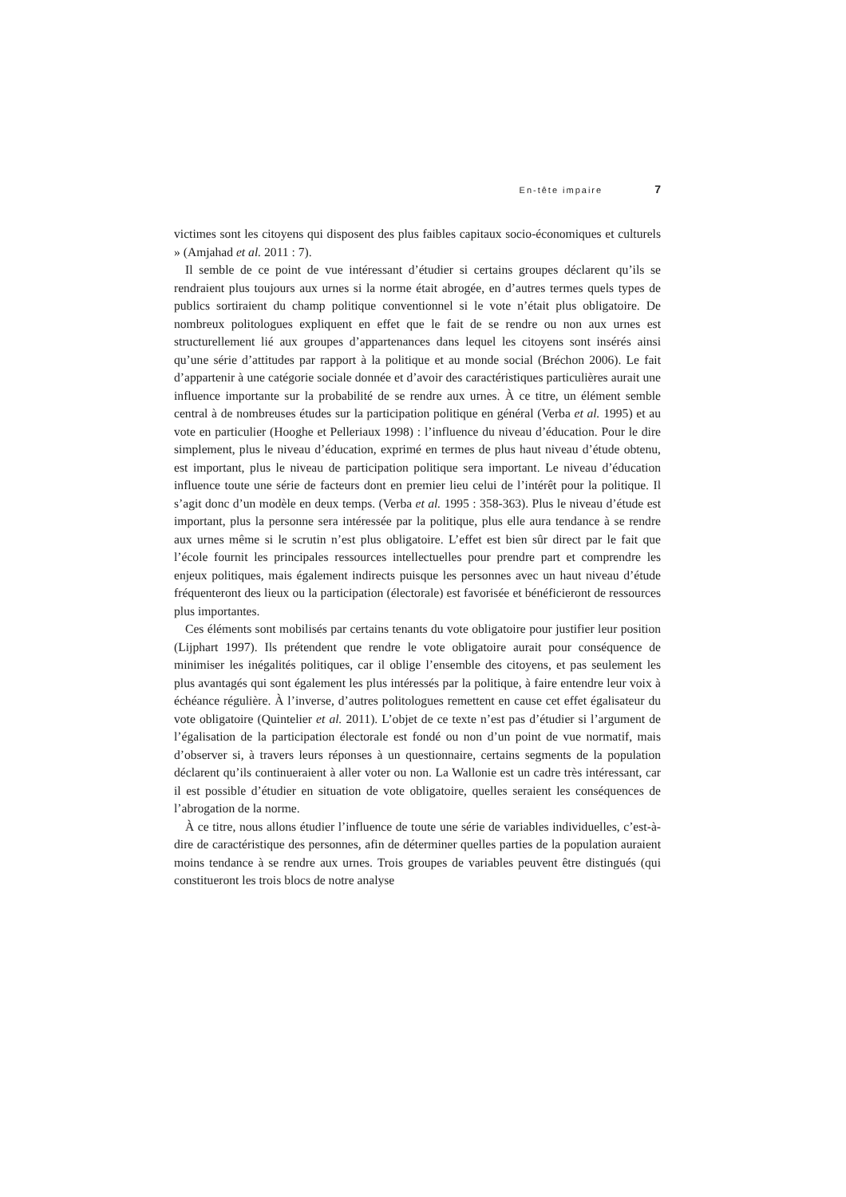En-tête impaire 7
victimes sont les citoyens qui disposent des plus faibles capitaux socio-économiques et culturels » (Amjahad et al. 2011 : 7).
Il semble de ce point de vue intéressant d’étudier si certains groupes déclarent qu’ils se rendraient plus toujours aux urnes si la norme était abrogée, en d’autres termes quels types de publics sortiraient du champ politique conventionnel si le vote n’était plus obligatoire. De nombreux politologues expliquent en effet que le fait de se rendre ou non aux urnes est structurellement lié aux groupes d’appartenances dans lequel les citoyens sont insérés ainsi qu’une série d’attitudes par rapport à la politique et au monde social (Bréchon 2006). Le fait d’appartenir à une catégorie sociale donnée et d’avoir des caractéristiques particulières aurait une influence importante sur la probabilité de se rendre aux urnes. À ce titre, un élément semble central à de nombreuses études sur la participation politique en général (Verba et al. 1995) et au vote en particulier (Hooghe et Pelleriaux 1998) : l’influence du niveau d’éducation. Pour le dire simplement, plus le niveau d’éducation, exprimé en termes de plus haut niveau d’étude obtenu, est important, plus le niveau de participation politique sera important. Le niveau d’éducation influence toute une série de facteurs dont en premier lieu celui de l’intérêt pour la politique. Il s’agit donc d’un modèle en deux temps. (Verba et al. 1995 : 358-363). Plus le niveau d’étude est important, plus la personne sera intéressée par la politique, plus elle aura tendance à se rendre aux urnes même si le scrutin n’est plus obligatoire. L’effet est bien sûr direct par le fait que l’école fournit les principales ressources intellectuelles pour prendre part et comprendre les enjeux politiques, mais également indirects puisque les personnes avec un haut niveau d’étude fréquenteront des lieux ou la participation (électorale) est favorisée et bénéficieront de ressources plus importantes.
Ces éléments sont mobilisés par certains tenants du vote obligatoire pour justifier leur position (Lijphart 1997). Ils prétendent que rendre le vote obligatoire aurait pour conséquence de minimiser les inégalités politiques, car il oblige l’ensemble des citoyens, et pas seulement les plus avantagés qui sont également les plus intéressés par la politique, à faire entendre leur voix à échéance régulière. À l’inverse, d’autres politologues remettent en cause cet effet égalisateur du vote obligatoire (Quintelier et al. 2011). L’objet de ce texte n’est pas d’étudier si l’argument de l’égalisation de la participation électorale est fondé ou non d’un point de vue normatif, mais d’observer si, à travers leurs réponses à un questionnaire, certains segments de la population déclarent qu’ils continueraient à aller voter ou non. La Wallonie est un cadre très intéressant, car il est possible d’étudier en situation de vote obligatoire, quelles seraient les conséquences de l’abrogation de la norme.
À ce titre, nous allons étudier l’influence de toute une série de variables individuelles, c’est-à-dire de caractéristique des personnes, afin de déterminer quelles parties de la population auraient moins tendance à se rendre aux urnes. Trois groupes de variables peuvent être distingués (qui constitueront les trois blocs de notre analyse